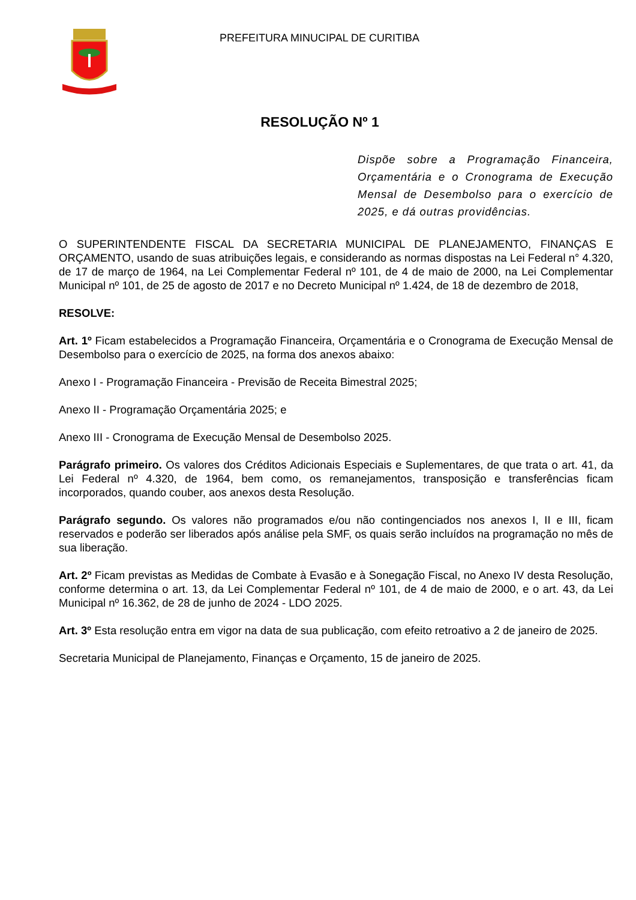PREFEITURA MINUCIPAL DE CURITIBA
RESOLUÇÃO Nº 1
Dispõe sobre a Programação Financeira, Orçamentária e o Cronograma de Execução Mensal de Desembolso para o exercício de 2025, e dá outras providências.
O SUPERINTENDENTE FISCAL DA SECRETARIA MUNICIPAL DE PLANEJAMENTO, FINANÇAS E ORÇAMENTO, usando de suas atribuições legais, e considerando as normas dispostas na Lei Federal n° 4.320, de 17 de março de 1964, na Lei Complementar Federal nº 101, de 4 de maio de 2000, na Lei Complementar Municipal nº 101, de 25 de agosto de 2017 e no Decreto Municipal nº 1.424, de 18 de dezembro de 2018,
RESOLVE:
Art. 1º Ficam estabelecidos a Programação Financeira, Orçamentária e o Cronograma de Execução Mensal de Desembolso para o exercício de 2025, na forma dos anexos abaixo:
Anexo I - Programação Financeira - Previsão de Receita Bimestral 2025;
Anexo II - Programação Orçamentária 2025; e
Anexo III - Cronograma de Execução Mensal de Desembolso 2025.
Parágrafo primeiro. Os valores dos Créditos Adicionais Especiais e Suplementares, de que trata o art. 41, da Lei Federal nº 4.320, de 1964, bem como, os remanejamentos, transposição e transferências ficam incorporados, quando couber, aos anexos desta Resolução.
Parágrafo segundo. Os valores não programados e/ou não contingenciados nos anexos I, II e III, ficam reservados e poderão ser liberados após análise pela SMF, os quais serão incluídos na programação no mês de sua liberação.
Art. 2º Ficam previstas as Medidas de Combate à Evasão e à Sonegação Fiscal, no Anexo IV desta Resolução, conforme determina o art. 13, da Lei Complementar Federal nº 101, de 4 de maio de 2000, e o art. 43, da Lei Municipal nº 16.362, de 28 de junho de 2024 - LDO 2025.
Art. 3º Esta resolução entra em vigor na data de sua publicação, com efeito retroativo a 2 de janeiro de 2025.
Secretaria Municipal de Planejamento, Finanças e Orçamento, 15 de janeiro de 2025.